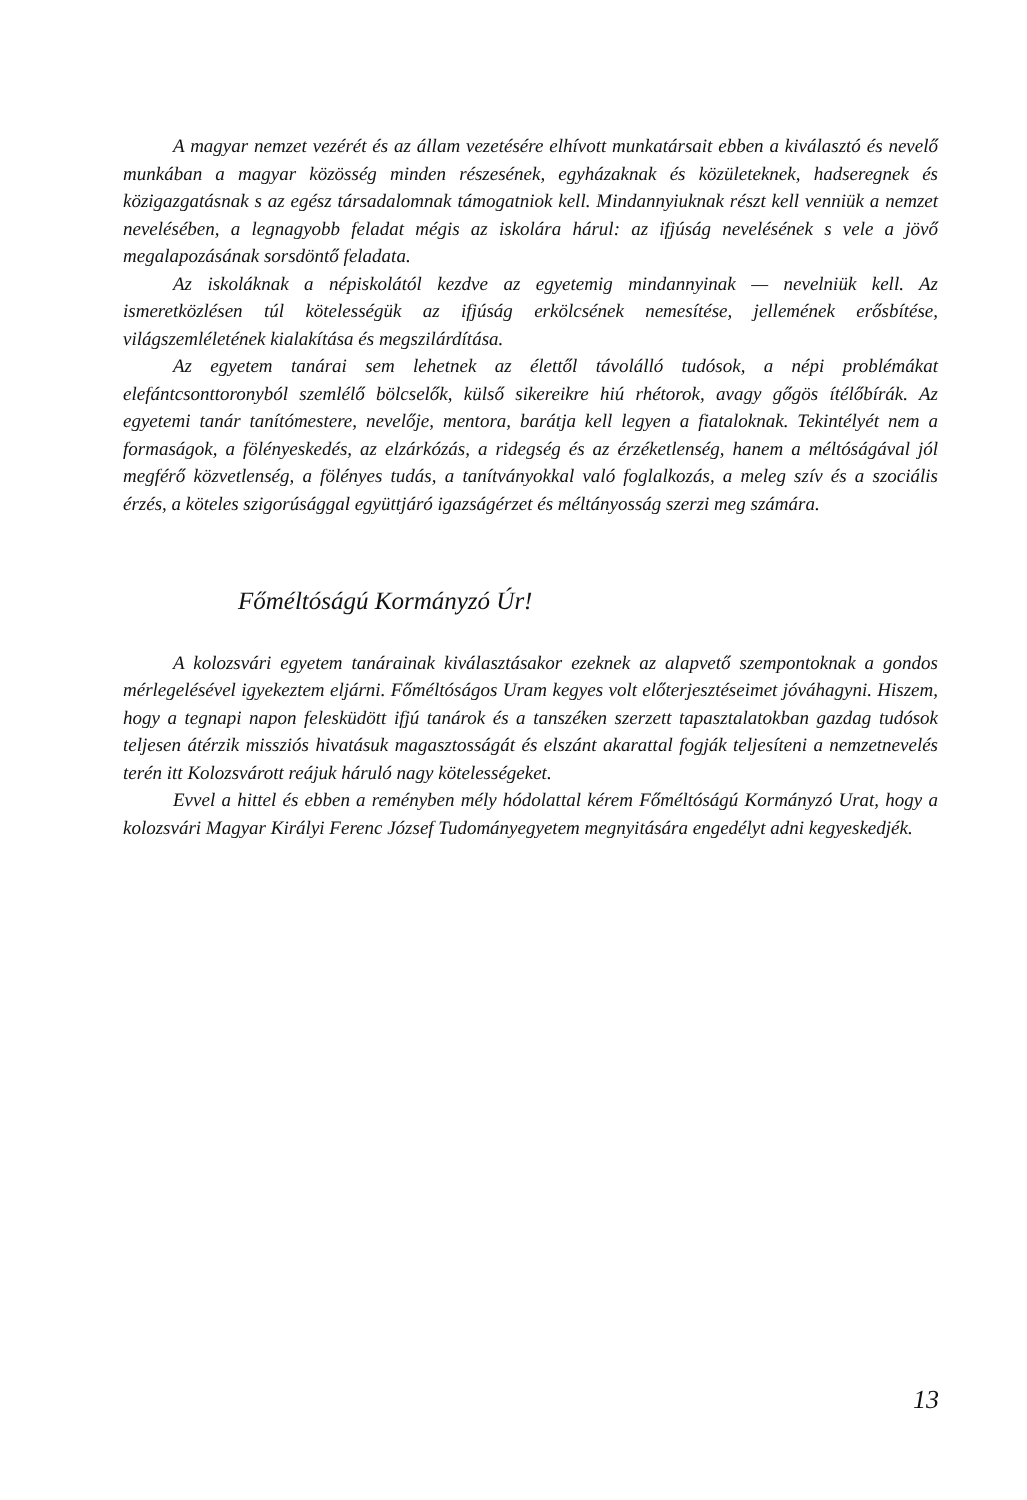A magyar nemzet vezérét és az állam vezetésére elhívott munkatársait ebben a kiválasztó és nevelő munkában a magyar közösség minden részesének, egyházaknak és közületeknek, hadseregnek és közigazgatásnak s az egész társadalomnak támogatniok kell. Mindannyiuknak részt kell venniük a nemzet nevelésében, a legnagyobb feladat mégis az iskolára hárul: az ifjúság nevelésének s vele a jövő megalapozásának sorsdöntő feladata.
Az iskoláknak a népiskolától kezdve az egyetemig mindannyinak — nevelniük kell. Az ismeretközlésen túl kötelességük az ifjúság erkölcsének nemesítése, jellemének erősbítése, világszemléletének kialakítása és megszilárdítása.
Az egyetem tanárai sem lehetnek az élettől távolálló tudósok, a népi problémákat elefántcsonttoronyból szemlélő bölcselők, külső sikereikre hiú rhétorok, avagy gőgös ítélőbírák. Az egyetemi tanár tanítómestere, nevelője, mentora, barátja kell legyen a fiataloknak. Tekintélyét nem a formaságok, a fölényeskedés, az elzárkózás, a rideg­ség és az érzéketlenség, hanem a méltóságával jól megférő közvetlenség, a fölényes tudás, a tanítványokkal való foglalkozás, a meleg szív és a szociális érzés, a köteles szigorúsággal együttjáró igazságérzet és méltányosság szerzi meg számára.
Főméltóságú Kormányzó Úr!
A kolozsvári egyetem tanárainak kiválasztásakor ezeknek az alapvető szempontoknak a gondos mérlegelésével igyekeztem eljárni. Főméltóságos Uram kegyes volt előterjesztéseimet jóváhagyni. Hiszem, hogy a tegnapi napon felesküdött ifjú tanárok és a tanszéken szerzett tapasztalatokban gazdag tudósok teljesen átérzik missziós hivatásuk magasztosságát és elszánt akarattal fogják teljesíteni a nemzetnevelés terén itt Kolozsvárott reájuk háruló nagy kötelességeket.
Evvel a hittel és ebben a reményben mély hódolattal kérem Főméltóságú Kormányzó Urat, hogy a kolozsvári Magyar Királyi Ferenc József Tudományegyetem megnyitására engedélyt adni kegyeskedjék.
13